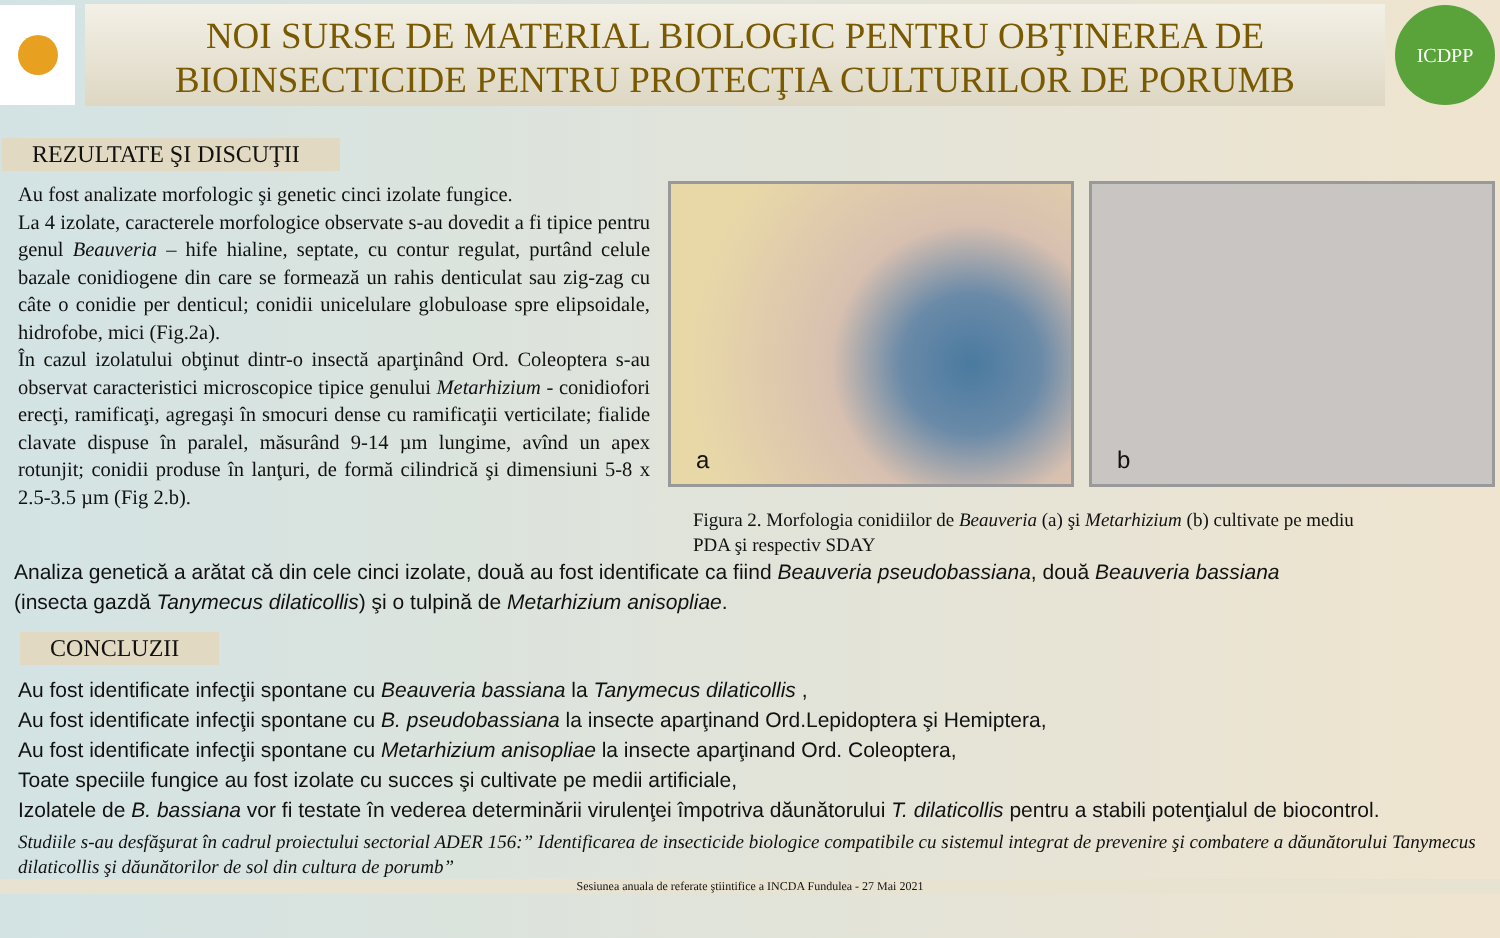NOI SURSE DE MATERIAL BIOLOGIC PENTRU OBŢINEREA DE
BIOINSECTICIDE PENTRU PROTECŢIA CULTURILOR DE PORUMB
ICDPP
REZULTATE ŞI DISCUŢII
Au fost analizate morfologic şi genetic cinci izolate fungice.
La 4 izolate, caracterele morfologice observate s-au dovedit a fi tipice pentru genul Beauveria – hife hialine, septate, cu contur regulat, purtând celule bazale conidiogene din care se formează un rahis denticulat sau zig-zag cu câte o conidie per denticul; conidii unicelulare globuloase spre elipsoidale, hidrofobe, mici (Fig.2a).
În cazul izolatului obţinut dintr-o insectă aparţinând Ord. Coleoptera s-au observat caracteristici microscopice tipice genului Metarhizium - conidiofori erecţi, ramificaţi, agregaşi în smocuri dense cu ramificaţii verticilate; fialide clavate dispuse în paralel, măsurând 9-14 µm lungime, avînd un apex rotunjit; conidii produse în lanţuri, de formă cilindrică şi dimensiuni 5-8 x 2.5-3.5 µm (Fig 2.b).
a
b
Figura 2. Morfologia conidiilor de Beauveria (a) şi Metarhizium (b) cultivate pe mediu
PDA şi respectiv SDAY
Analiza genetică a arătat că din cele cinci izolate, două au fost identificate ca fiind Beauveria pseudobassiana, două Beauveria bassiana
(insecta gazdă Tanymecus dilaticollis) şi o tulpină de Metarhizium anisopliae.
CONCLUZII
Au fost identificate infecţii spontane cu Beauveria bassiana la Tanymecus dilaticollis ,
Au fost identificate infecţii spontane cu B. pseudobassiana la insecte aparţinand Ord.Lepidoptera şi Hemiptera,
Au fost identificate infecţii spontane cu Metarhizium anisopliae la insecte aparţinand Ord. Coleoptera,
Toate speciile fungice au fost izolate cu succes şi cultivate pe medii artificiale,
Izolatele de B. bassiana vor fi testate în vederea determinării virulenţei împotriva dăunătorului T. dilaticollis pentru a stabili potenţialul de biocontrol.
Studiile s-au desfăşurat în cadrul proiectului sectorial ADER 156:” Identificarea de insecticide biologice compatibile cu sistemul integrat de prevenire şi combatere a dăunătorului Tanymecus dilaticollis şi dăunătorilor de sol din cultura de porumb”
Sesiunea anuala de referate ştiintifice a INCDA Fundulea - 27 Mai 2021